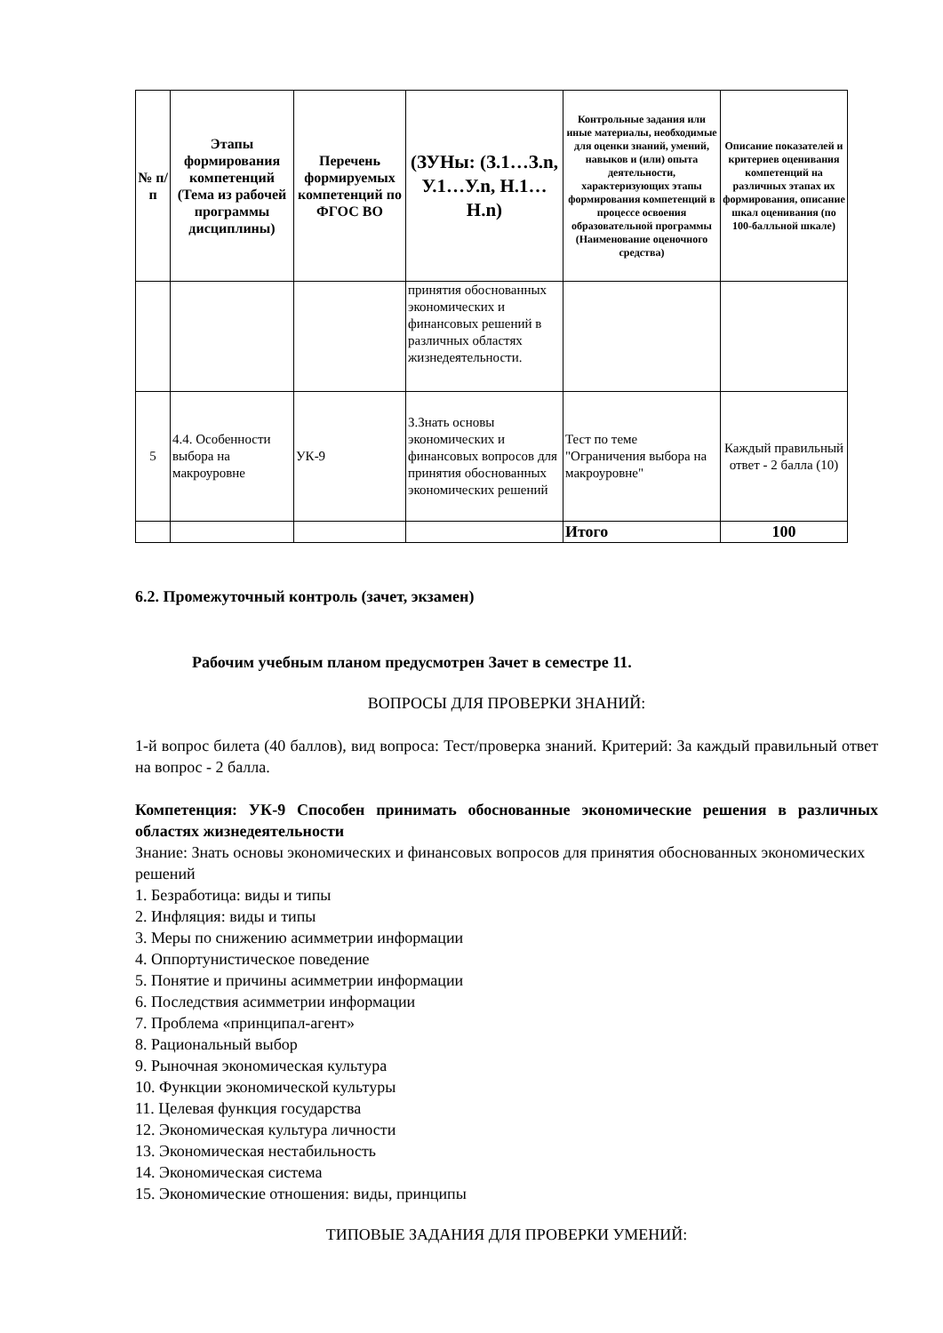| № п/п | Этапы формирования компетенций (Тема из рабочей программы дисциплины) | Перечень формируемых компетенций по ФГОС ВО | (ЗУНы: (З.1…З.n, У.1…У.n, Н.1…Н.n) | Контрольные задания или иные материалы, необходимые для оценки знаний, умений, навыков и (или) опыта деятельности, характеризующих этапы формирования компетенций в процессе освоения образовательной программы (Наименование оценочного средства) | Описание показателей и критериев оценивания компетенций на различных этапах их формирования, описание шкал оценивания (по 100-балльной шкале) |
| --- | --- | --- | --- | --- | --- |
| | | | принятия обоснованных экономических и финансовых решений в различных областях жизнедеятельности. | | |
| 5 | 4.4. Особенности выбора на макроуровне | УК-9 | З.Знать основы экономических и финансовых вопросов для принятия обоснованных экономических решений | Тест по теме "Ограничения выбора на макроуровне" | Каждый правильный ответ - 2 балла (10) |
| | | | | Итого | 100 |
6.2. Промежуточный контроль (зачет, экзамен)
Рабочим учебным планом предусмотрен Зачет в семестре 11.
ВОПРОСЫ ДЛЯ ПРОВЕРКИ ЗНАНИЙ:
1-й вопрос билета (40 баллов), вид вопроса: Тест/проверка знаний. Критерий: За каждый правильный ответ на вопрос - 2 балла.
Компетенция: УК-9 Способен принимать обоснованные экономические решения в различных областях жизнедеятельности
Знание: Знать основы экономических и финансовых вопросов для принятия обоснованных экономических решений
1. Безработица: виды и типы
2. Инфляция: виды и типы
3. Меры по снижению асимметрии информации
4. Оппортунистическое поведение
5. Понятие и причины асимметрии информации
6. Последствия асимметрии информации
7. Проблема «принципал-агент»
8. Рациональный выбор
9. Рыночная экономическая культура
10. Функции экономической культуры
11. Целевая функция государства
12. Экономическая культура личности
13. Экономическая нестабильность
14. Экономическая система
15. Экономические отношения: виды, принципы
ТИПОВЫЕ ЗАДАНИЯ ДЛЯ ПРОВЕРКИ УМЕНИЙ: